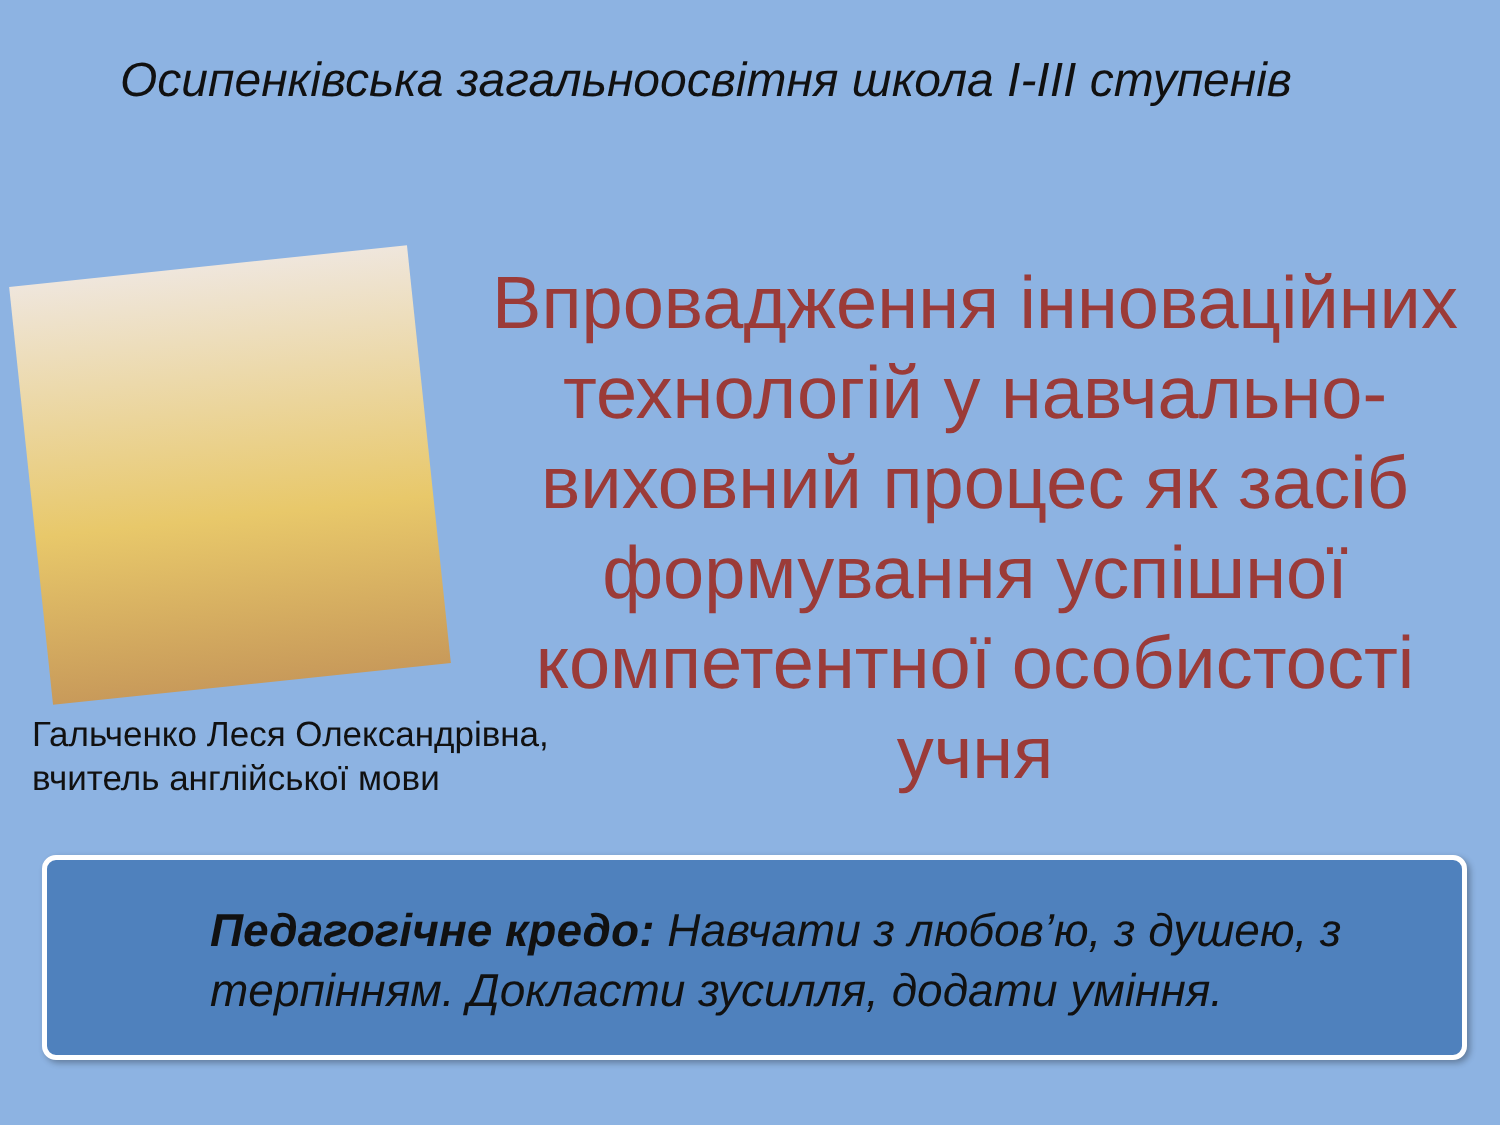Осипенківська загальноосвітня школа І-ІІІ ступенів
Впровадження інноваційних технологій у навчально-виховний процес як засіб формування успішної компетентної особистості учня
Гальченко Леся Олександрівна,
вчитель англійської мови
Педагогічне кредо: Навчати з любов’ю, з душею, з терпінням. Докласти зусилля, додати уміння.